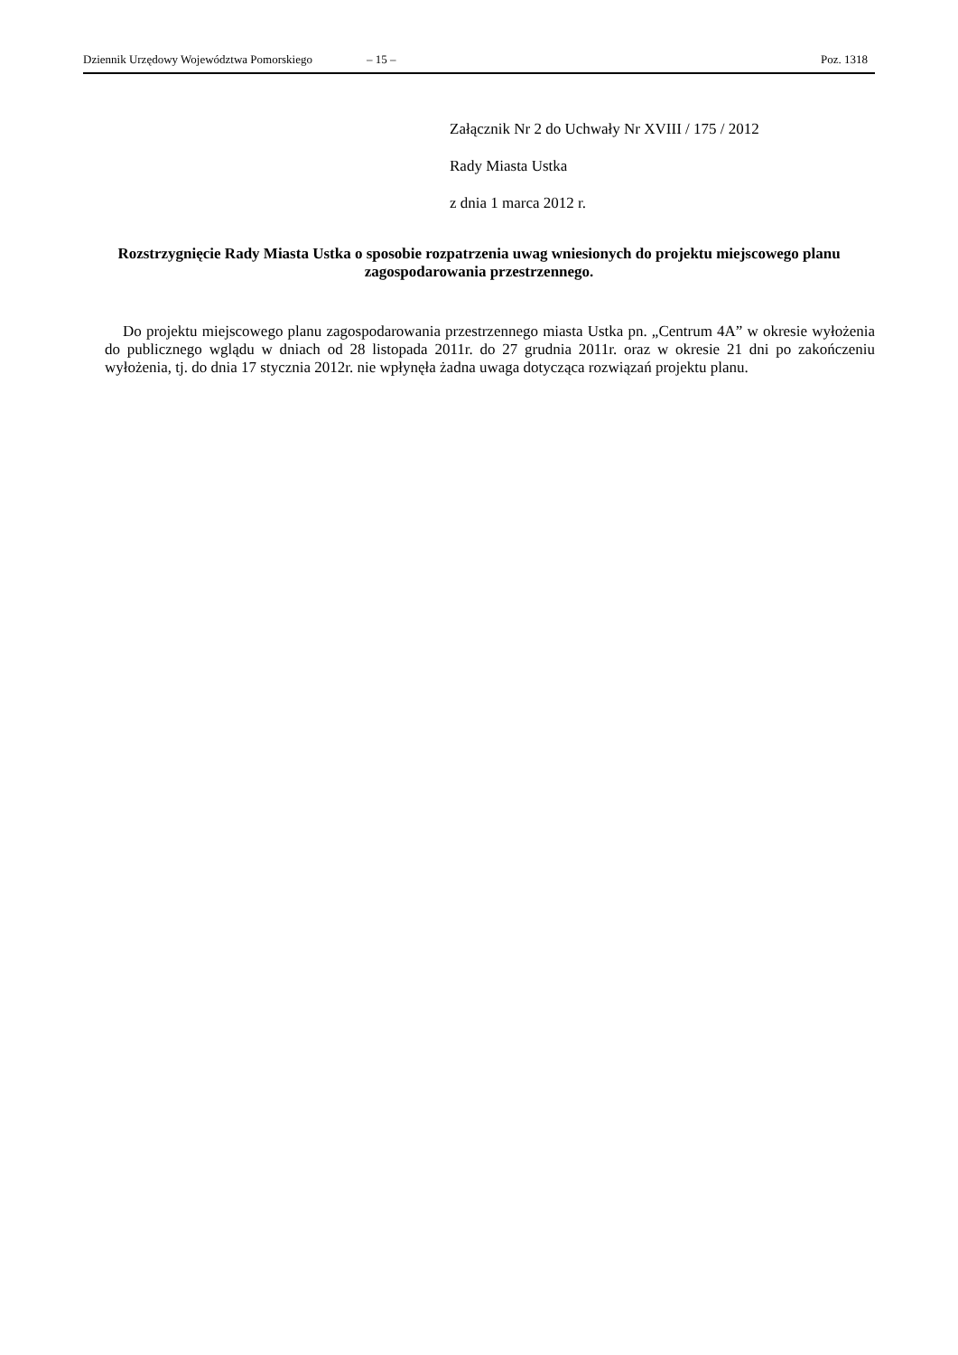Dziennik Urzędowy Województwa Pomorskiego – 15 – Poz. 1318
Załącznik Nr 2 do Uchwały Nr XVIII / 175 / 2012
Rady Miasta Ustka
z dnia 1 marca 2012 r.
Rozstrzygnięcie Rady Miasta Ustka o sposobie rozpatrzenia uwag wniesionych do projektu miejscowego planu zagospodarowania przestrzennego.
Do projektu miejscowego planu zagospodarowania przestrzennego miasta Ustka pn. „Centrum 4A” w okresie wyłożenia do publicznego wglądu w dniach od 28 listopada 2011r. do 27 grudnia 2011r. oraz w okresie 21 dni po zakończeniu wyłożenia, tj. do dnia 17 stycznia 2012r. nie wpłynęła żadna uwaga dotycząca rozwiązań projektu planu.